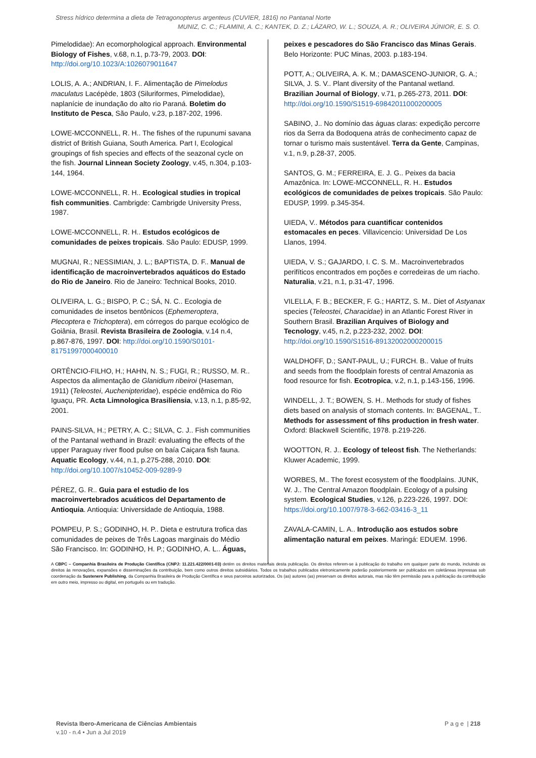Stress hídrico determina a dieta de Tetragonopterus argenteus (CUVIER, 1816) no Pantanal Norte
MUNIZ, C. C.; FLAMINI, A. C.; KANTEK, D. Z.; LÁZARO, W. L.; SOUZA, A. R.; OLIVEIRA JÚNIOR, E. S. O.
Pimelodidae): An ecomorphological approach. Environmental Biology of Fishes, v.68, n.1, p.73-79, 2003. DOI: http://doi.org/10.1023/A:1026079011647
LOLIS, A. A.; ANDRIAN, I. F.. Alimentação de Pimelodus maculatus Lacépède, 1803 (Siluriformes, Pimelodidae), naplanície de inundação do alto rio Paraná. Boletim do Instituto de Pesca, São Paulo, v.23, p.187-202, 1996.
LOWE-MCCONNELL, R. H.. The fishes of the rupunumi savana district of British Guiana, South America. Part I, Ecological groupings of fish species and effects of the seazonal cycle on the fish. Journal Linnean Society Zoology, v.45, n.304, p.103-144, 1964.
LOWE-MCCONNELL, R. H.. Ecological studies in tropical fish communities. Cambrigde: Cambrigde University Press, 1987.
LOWE-MCCONNELL, R. H.. Estudos ecológicos de comunidades de peixes tropicais. São Paulo: EDUSP, 1999.
MUGNAI, R.; NESSIMIAN, J. L.; BAPTISTA, D. F.. Manual de identificação de macroinvertebrados aquáticos do Estado do Rio de Janeiro. Rio de Janeiro: Technical Books, 2010.
OLIVEIRA, L. G.; BISPO, P. C.; SÁ, N. C.. Ecologia de comunidades de insetos bentônicos (Ephemeroptera, Plecoptera e Trichoptera), em córregos do parque ecológico de Goiânia, Brasil. Revista Brasileira de Zoologia, v.14 n.4, p.867-876, 1997. DOI: http://doi.org/10.1590/S0101-81751997000400010
ORTÊNCIO-FILHO, H.; HAHN, N. S.; FUGI, R.; RUSSO, M. R.. Aspectos da alimentação de Glanidium ribeiroi (Haseman, 1911) (Teleostei, Auchenipteridae), espécie endêmica do Rio Iguaçu, PR. Acta Limnologica Brasiliensia, v.13, n.1, p.85-92, 2001.
PAINS-SILVA, H.; PETRY, A. C.; SILVA, C. J.. Fish communities of the Pantanal wethand in Brazil: evaluating the effects of the upper Paraguay river flood pulse on baía Caiçara fish fauna. Aquatic Ecology, v.44, n.1, p.275-288, 2010. DOI: http://doi.org/10.1007/s10452-009-9289-9
PÉREZ, G. R.. Guia para el estudio de los macroinvertebrados acuáticos del Departamento de Antioquia. Antioquia: Universidade de Antioquia, 1988.
POMPEU, P. S.; GODINHO, H. P.. Dieta e estrutura trofica das comunidades de peixes de Três Lagoas marginais do Médio São Francisco. In: GODINHO, H. P.; GODINHO, A. L.. Águas,
peixes e pescadores do São Francisco das Minas Gerais. Belo Horizonte: PUC Minas, 2003. p.183-194.
POTT, A.; OLIVEIRA, A. K. M.; DAMASCENO-JUNIOR, G. A.; SILVA, J. S. V.. Plant diversity of the Pantanal wetland. Brazilian Journal of Biology, v.71, p.265-273, 2011. DOI: http://doi.org/10.1590/S1519-69842011000200005
SABINO, J.. No domínio das águas claras: expedição percorre rios da Serra da Bodoquena atrás de conhecimento capaz de tornar o turismo mais sustentável. Terra da Gente, Campinas, v.1, n.9, p.28-37, 2005.
SANTOS, G. M.; FERREIRA, E. J. G.. Peixes da bacia Amazônica. In: LOWE-MCCONNELL, R. H.. Estudos ecológicos de comunidades de peixes tropicais. São Paulo: EDUSP, 1999. p.345-354.
UIEDA, V.. Métodos para cuantificar contenidos estomacales en peces. Villavicencio: Universidad De Los Llanos, 1994.
UIEDA, V. S.; GAJARDO, I. C. S. M.. Macroinvertebrados perifíticos encontrados em poções e corredeiras de um riacho. Naturalia, v.21, n.1, p.31-47, 1996.
VILELLA, F. B.; BECKER, F. G.; HARTZ, S. M.. Diet of Astyanax species (Teleostei, Characidae) in an Atlantic Forest River in Southern Brasil. Brazilian Arquives of Biology and Tecnology, v.45, n.2, p.223-232, 2002. DOI: http://doi.org/10.1590/S1516-89132002000200015
WALDHOFF, D.; SANT-PAUL, U.; FURCH. B.. Value of fruits and seeds from the floodplain forests of central Amazonia as food resource for fish. Ecotropica, v.2, n.1, p.143-156, 1996.
WINDELL, J. T.; BOWEN, S. H.. Methods for study of fishes diets based on analysis of stomach contents. In: BAGENAL, T.. Methods for assessment of fihs production in fresh water. Oxford: Blackwell Scientific, 1978. p.219-226.
WOOTTON, R. J.. Ecology of teleost fish. The Netherlands: Kluwer Academic, 1999.
WORBES, M.. The forest ecosystem of the floodplains. JUNK, W. J.. The Central Amazon floodplain. Ecology of a pulsing system. Ecological Studies, v.126, p.223-226, 1997. DOI: https://doi.org/10.1007/978-3-662-03416-3_11
ZAVALA-CAMIN, L. A.. Introdução aos estudos sobre alimentação natural em peixes. Maringá: EDUEM. 1996.
A CBPC – Companhia Brasileira de Produção Científica (CNPJ: 11.221.422/0001-03) detém os direitos materiais desta publicação. Os direitos referem-se à publicação do trabalho em qualquer parte do mundo, incluindo os direitos às renovações, expansões e disseminações da contribuição, bem como outros direitos subsidiários. Todos os trabalhos publicados eletronicamente poderão posteriormente ser publicados em coletâneas impressas sob coordenação da Sustenere Publishing, da Companhia Brasileira de Produção Científica e seus parceiros autorizados. Os (as) autores (as) preservam os direitos autorais, mas não têm permissão para a publicação da contribuição em outro meio, impresso ou digital, em português ou em tradução.
Revista Ibero-Americana de Ciências Ambientais
v.10 - n.4 • Jun a Jul 2019
P a g e | 218